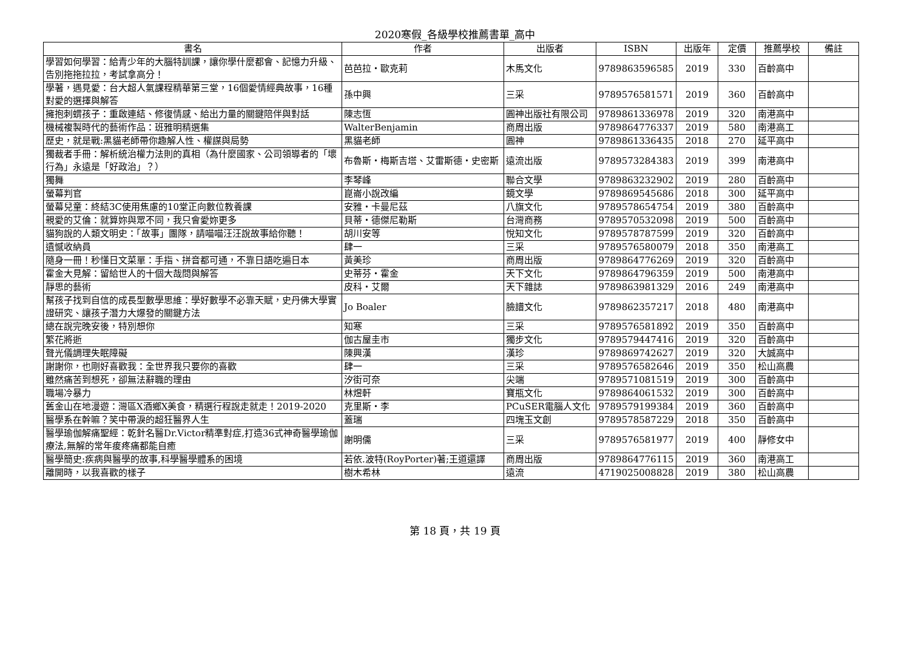2020寒假_各級學校推薦書單_高中
| 書名 | 作者 | 出版者 | ISBN | 出版年 | 定價 | 推薦學校 | 備註 |
| --- | --- | --- | --- | --- | --- | --- | --- |
| 學習如何學習：給青少年的大腦特訓課，讓你學什麼都會、記憶力升級、告別拖拖拉拉，考試拿高分！ | 芭芭拉・歐克莉 | 木馬文化 | 9789863596585 | 2019 | 330 | 百齡高中 | |
| 學著，遇見愛：台大超人氣課程精華第三堂，16個愛情經典故事，16種對愛的選擇與解答 | 孫中興 | 三采 | 9789576581571 | 2019 | 360 | 百齡高中 | |
| 擁抱刺蝟孩子：重啟連結、修復情感、給出力量的關鍵陪伴與對話 | 陳志恆 | 圓神出版社有限公司 | 9789861336978 | 2019 | 320 | 南港高中 | |
| 機械複製時代的藝術作品：班雅明精選集 | WalterBenjamin | 商周出版 | 9789864776337 | 2019 | 580 | 南港高工 | |
| 歷史，就是戰:黑貓老師帶你趣解人性、權謀與局勢 | 黑貓老師 | 圓神 | 9789861336435 | 2018 | 270 | 延平高中 | |
| 獨裁者手冊：解析統治權力法則的真相（為什麼國家、公司領導者的「壞行為」永遠是「好政治」？） | 布魯斯・梅斯吉塔、艾雷斯德・史密斯 | 遠流出版 | 9789573284383 | 2019 | 399 | 南港高中 | |
| 獨舞 | 李琴峰 | 聯合文學 | 9789863232902 | 2019 | 280 | 百齡高中 | |
| 螢幕判官 | 崑崙小說改編 | 鏡文學 | 9789869545686 | 2018 | 300 | 延平高中 | |
| 螢幕兒童：終結3C使用焦慮的10堂正向數位教養課 | 安雅・卡曼尼茲 | 八旗文化 | 9789578654754 | 2019 | 380 | 百齡高中 | |
| 親愛的艾倫：就算妳與眾不同，我只會愛妳更多 | 貝蒂・德傑尼勒斯 | 台灣商務 | 9789570532098 | 2019 | 500 | 百齡高中 | |
| 貓狗說的人類文明史：「故事」團隊，請喵喵汪汪說故事給你聽！ | 胡川安等 | 悅知文化 | 9789578787599 | 2019 | 320 | 百齡高中 | |
| 遺憾收納員 | 肆一 | 三采 | 9789576580079 | 2018 | 350 | 南港高工 | |
| 隨身一冊！秒懂日文菜單：手指、拼音都可通，不靠日語吃遍日本 | 黃美珍 | 商周出版 | 9789864776269 | 2019 | 320 | 百齡高中 | |
| 霍金大見解：留給世人的十個大哉問與解答 | 史蒂芬・霍金 | 天下文化 | 9789864796359 | 2019 | 500 | 南港高中 | |
| 靜思的藝術 | 皮科・艾爾 | 天下雜誌 | 9789863981329 | 2016 | 249 | 南港高中 | |
| 幫孩子找到自信的成長型數學思維：學好數學不必靠天賦，史丹佛大學實證研究、讓孩子潛力大爆發的關鍵方法 | Jo Boaler | 臉譜文化 | 9789862357217 | 2018 | 480 | 南港高中 | |
| 總在說完晚安後，特別想你 | 知寒 | 三采 | 9789576581892 | 2019 | 350 | 百齡高中 | |
| 繁花將逝 | 伽古屋圭市 | 獨步文化 | 9789579447416 | 2019 | 320 | 百齡高中 | |
| 聲光儀調理失眠障礙 | 陳興漢 | 漢珍 | 9789869742627 | 2019 | 320 | 大誠高中 | |
| 謝謝你，也剛好喜歡我：全世界我只要你的喜歡 | 肆一 | 三采 | 9789576582646 | 2019 | 350 | 松山高農 | |
| 雖然痛苦到想死，卻無法辭職的理由 | 汐街可奈 | 尖端 | 9789571081519 | 2019 | 300 | 百齡高中 | |
| 職場冷暴力 | 林煜軒 | 寶瓶文化 | 9789864061532 | 2019 | 300 | 百齡高中 | |
| 舊金山在地漫遊：灣區X酒鄉X美食，精選行程說走就走！2019-2020 | 克里斯・李 | PCuSER電腦人文化 | 9789579199384 | 2019 | 360 | 百齡高中 | |
| 醫學系在幹嘛？笑中帶淚的超狂醫界人生 | 蓋瑞 | 四塊玉文創 | 9789578587229 | 2018 | 350 | 百齡高中 | |
| 醫學瑜伽解痛聖經：乾針名醫Dr.Victor精準對症,打造36式神奇醫學瑜伽療法,無解的常年痠疼痛都能自癒 | 謝明儒 | 三采 | 9789576581977 | 2019 | 400 | 靜修女中 | |
| 醫學簡史:疾病與醫學的故事,科學醫學體系的困境 | 若依.波特(RoyPorter)著;王道還譯 | 商周出版 | 9789864776115 | 2019 | 360 | 南港高工 | |
| 離開時，以我喜歡的樣子 | 樹木希林 | 遠流 | 4719025008828 | 2019 | 380 | 松山高農 | |
第 18 頁，共 19 頁